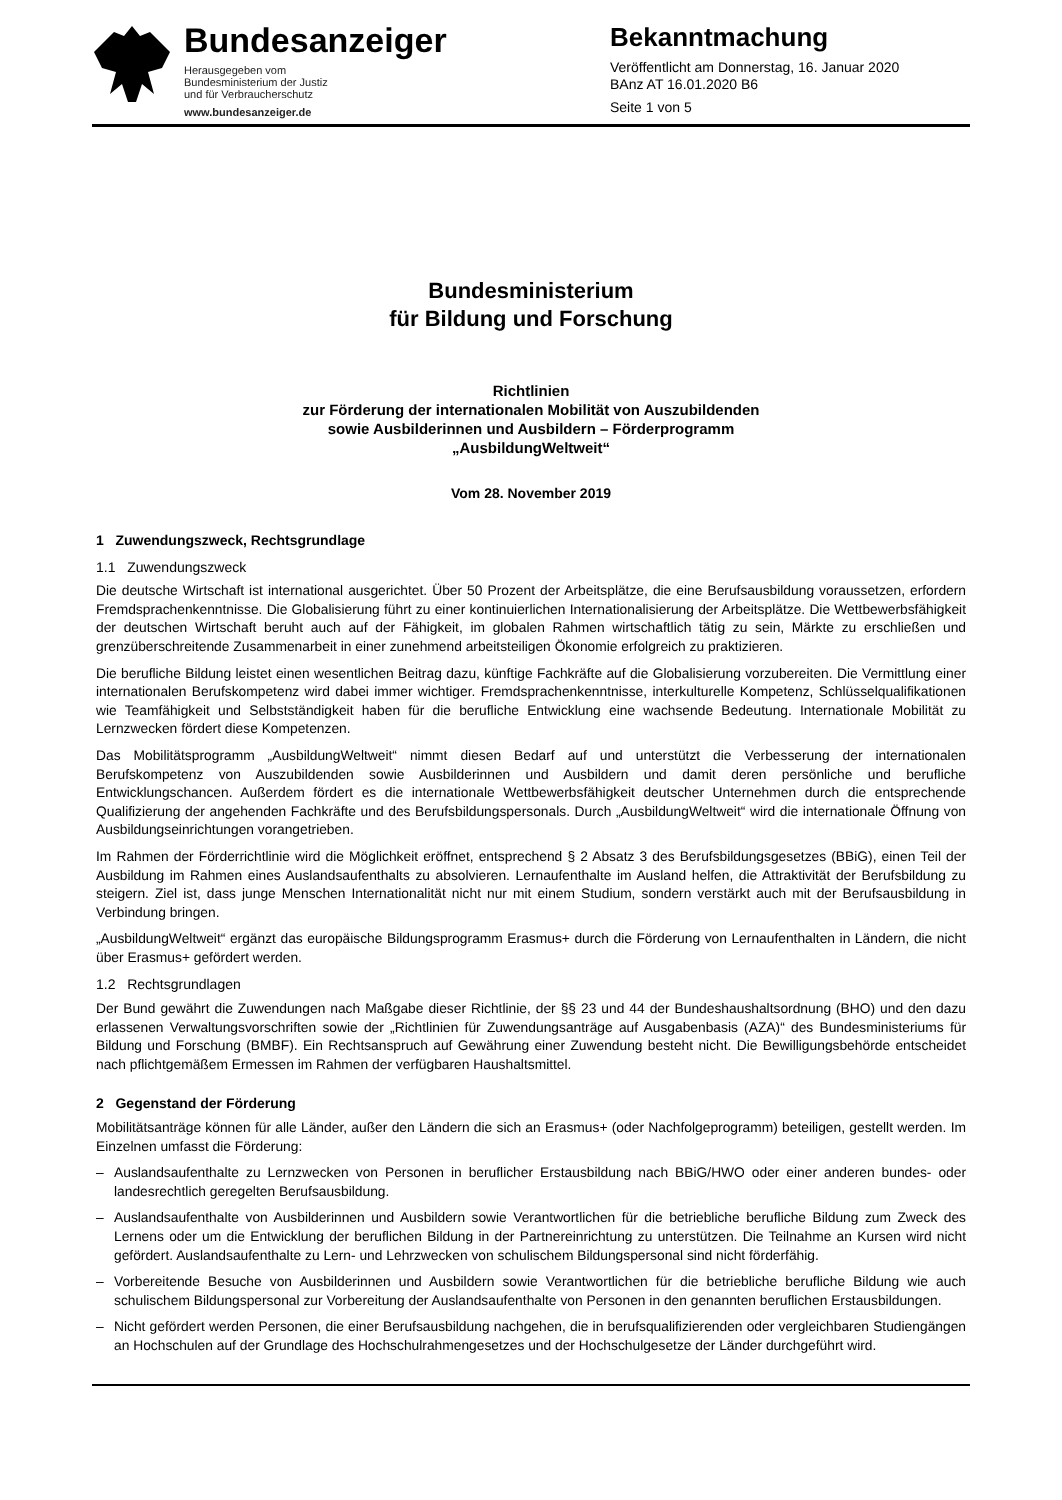Bundesanzeiger
Herausgegeben vom
Bundesministerium der Justiz
und für Verbraucherschutz
www.bundesanzeiger.de
Bekanntmachung
Veröffentlicht am Donnerstag, 16. Januar 2020
BAnz AT 16.01.2020 B6
Seite 1 von 5
Bundesministerium
für Bildung und Forschung
Richtlinien
zur Förderung der internationalen Mobilität von Auszubildenden
sowie Ausbilderinnen und Ausbildern – Förderprogramm
„AusbildungWeltweit“
Vom 28. November 2019
1 Zuwendungszweck, Rechtsgrundlage
1.1 Zuwendungszweck
Die deutsche Wirtschaft ist international ausgerichtet. Über 50 Prozent der Arbeitsplätze, die eine Berufsausbildung voraussetzen, erfordern Fremdsprachenkenntnisse. Die Globalisierung führt zu einer kontinuierlichen Internationalisierung der Arbeitsplätze. Die Wettbewerbsfähigkeit der deutschen Wirtschaft beruht auch auf der Fähigkeit, im globalen Rahmen wirtschaftlich tätig zu sein, Märkte zu erschließen und grenzüberschreitende Zusammenarbeit in einer zunehmend arbeitsteiligen Ökonomie erfolgreich zu praktizieren.
Die berufliche Bildung leistet einen wesentlichen Beitrag dazu, künftige Fachkräfte auf die Globalisierung vorzubereiten. Die Vermittlung einer internationalen Berufskompetenz wird dabei immer wichtiger. Fremdsprachenkenntnisse, interkulturelle Kompetenz, Schlüsselqualifikationen wie Teamfähigkeit und Selbstständigkeit haben für die berufliche Entwicklung eine wachsende Bedeutung. Internationale Mobilität zu Lernzwecken fördert diese Kompetenzen.
Das Mobilitätsprogramm „AusbildungWeltweit“ nimmt diesen Bedarf auf und unterstützt die Verbesserung der internationalen Berufskompetenz von Auszubildenden sowie Ausbilderinnen und Ausbildern und damit deren persönliche und berufliche Entwicklungschancen. Außerdem fördert es die internationale Wettbewerbsfähigkeit deutscher Unternehmen durch die entsprechende Qualifizierung der angehenden Fachkräfte und des Berufsbildungspersonals. Durch „AusbildungWeltweit“ wird die internationale Öffnung von Ausbildungseinrichtungen vorangetrieben.
Im Rahmen der Förderrichtlinie wird die Möglichkeit eröffnet, entsprechend § 2 Absatz 3 des Berufsbildungsgesetzes (BBiG), einen Teil der Ausbildung im Rahmen eines Auslandsaufenthalts zu absolvieren. Lernaufenthalte im Ausland helfen, die Attraktivität der Berufsbildung zu steigern. Ziel ist, dass junge Menschen Internationalität nicht nur mit einem Studium, sondern verstärkt auch mit der Berufsausbildung in Verbindung bringen.
„AusbildungWeltweit“ ergänzt das europäische Bildungsprogramm Erasmus+ durch die Förderung von Lernaufenthalten in Ländern, die nicht über Erasmus+ gefördert werden.
1.2 Rechtsgrundlagen
Der Bund gewährt die Zuwendungen nach Maßgabe dieser Richtlinie, der §§ 23 und 44 der Bundeshaushaltsordnung (BHO) und den dazu erlassenen Verwaltungsvorschriften sowie der „Richtlinien für Zuwendungsanträge auf Ausgabenbasis (AZA)“ des Bundesministeriums für Bildung und Forschung (BMBF). Ein Rechtsanspruch auf Gewährung einer Zuwendung besteht nicht. Die Bewilligungsbehörde entscheidet nach pflichtgemäßem Ermessen im Rahmen der verfügbaren Haushaltsmittel.
2 Gegenstand der Förderung
Mobilitätsanträge können für alle Länder, außer den Ländern die sich an Erasmus+ (oder Nachfolgeprogramm) beteiligen, gestellt werden. Im Einzelnen umfasst die Förderung:
– Auslandsaufenthalte zu Lernzwecken von Personen in beruflicher Erstausbildung nach BBiG/HWO oder einer anderen bundes- oder landesrechtlich geregelten Berufsausbildung.
– Auslandsaufenthalte von Ausbilderinnen und Ausbildern sowie Verantwortlichen für die betriebliche berufliche Bildung zum Zweck des Lernens oder um die Entwicklung der beruflichen Bildung in der Partnereinrichtung zu unterstützen. Die Teilnahme an Kursen wird nicht gefördert. Auslandsaufenthalte zu Lern- und Lehrzwecken von schulischem Bildungspersonal sind nicht förderfähig.
– Vorbereitende Besuche von Ausbilderinnen und Ausbildern sowie Verantwortlichen für die betriebliche berufliche Bildung wie auch schulischem Bildungspersonal zur Vorbereitung der Auslandsaufenthalte von Personen in den genannten beruflichen Erstausbildungen.
– Nicht gefördert werden Personen, die einer Berufsausbildung nachgehen, die in berufsqualifizierenden oder vergleichbaren Studiengängen an Hochschulen auf der Grundlage des Hochschulrahmengesetzes und der Hochschulgesetze der Länder durchgeführt wird.